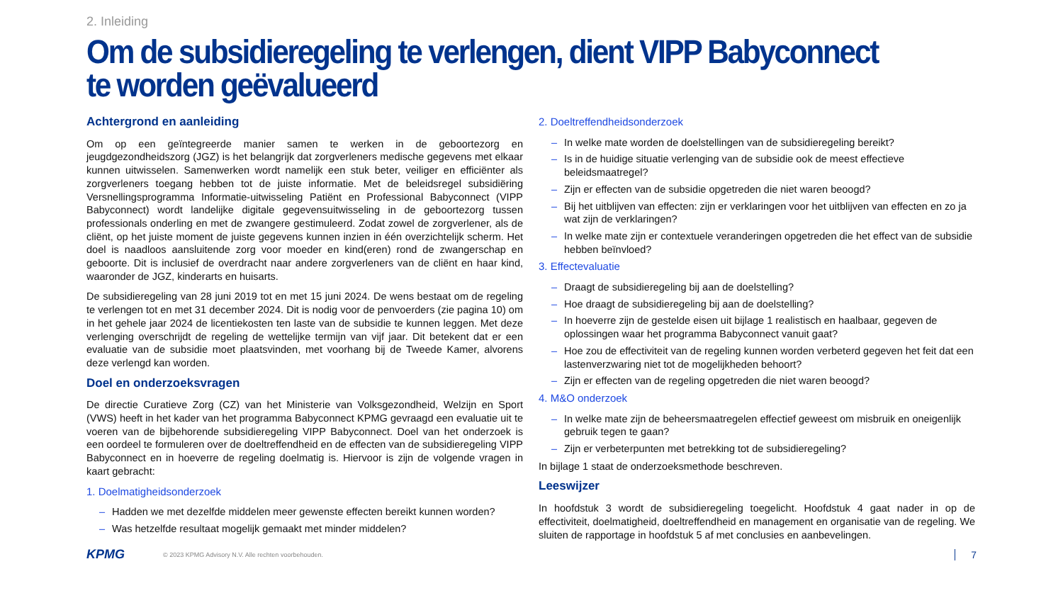2. Inleiding
Om de subsidieregeling te verlengen, dient VIPP Babyconnect te worden geëvalueerd
Achtergrond en aanleiding
Om op een geïntegreerde manier samen te werken in de geboortezorg en jeugdgezondheidszorg (JGZ) is het belangrijk dat zorgverleners medische gegevens met elkaar kunnen uitwisselen. Samenwerken wordt namelijk een stuk beter, veiliger en efficiënter als zorgverleners toegang hebben tot de juiste informatie. Met de beleidsregel subsidiëring Versnellingsprogramma Informatie-uitwisseling Patiënt en Professional Babyconnect (VIPP Babyconnect) wordt landelijke digitale gegevensuitwisseling in de geboortezorg tussen professionals onderling en met de zwangere gestimuleerd. Zodat zowel de zorgverlener, als de cliënt, op het juiste moment de juiste gegevens kunnen inzien in één overzichtelijk scherm. Het doel is naadloos aansluitende zorg voor moeder en kind(eren) rond de zwangerschap en geboorte. Dit is inclusief de overdracht naar andere zorgverleners van de cliënt en haar kind, waaronder de JGZ, kinderarts en huisarts.
De subsidieregeling van 28 juni 2019 tot en met 15 juni 2024. De wens bestaat om de regeling te verlengen tot en met 31 december 2024. Dit is nodig voor de penvoerders (zie pagina 10) om in het gehele jaar 2024 de licentiekosten ten laste van de subsidie te kunnen leggen. Met deze verlenging overschrijdt de regeling de wettelijke termijn van vijf jaar. Dit betekent dat er een evaluatie van de subsidie moet plaatsvinden, met voorhang bij de Tweede Kamer, alvorens deze verlengd kan worden.
Doel en onderzoeksvragen
De directie Curatieve Zorg (CZ) van het Ministerie van Volksgezondheid, Welzijn en Sport (VWS) heeft in het kader van het programma Babyconnect KPMG gevraagd een evaluatie uit te voeren van de bijbehorende subsidieregeling VIPP Babyconnect. Doel van het onderzoek is een oordeel te formuleren over de doeltreffendheid en de effecten van de subsidieregeling VIPP Babyconnect en in hoeverre de regeling doelmatig is. Hiervoor is zijn de volgende vragen in kaart gebracht:
1. Doelmatigheidsonderzoek
– Hadden we met dezelfde middelen meer gewenste effecten bereikt kunnen worden?
– Was hetzelfde resultaat mogelijk gemaakt met minder middelen?
2. Doeltreffendheidsonderzoek
– In welke mate worden de doelstellingen van de subsidieregeling bereikt?
– Is in de huidige situatie verlenging van de subsidie ook de meest effectieve beleidsmaatregel?
– Zijn er effecten van de subsidie opgetreden die niet waren beoogd?
– Bij het uitblijven van effecten: zijn er verklaringen voor het uitblijven van effecten en zo ja wat zijn de verklaringen?
– In welke mate zijn er contextuele veranderingen opgetreden die het effect van de subsidie hebben beïnvloed?
3. Effectevaluatie
– Draagt de subsidieregeling bij aan de doelstelling?
– Hoe draagt de subsidieregeling bij aan de doelstelling?
– In hoeverre zijn de gestelde eisen uit bijlage 1 realistisch en haalbaar, gegeven de oplossingen waar het programma Babyconnect vanuit gaat?
– Hoe zou de effectiviteit van de regeling kunnen worden verbeterd gegeven het feit dat een lastenverzwaring niet tot de mogelijkheden behoort?
– Zijn er effecten van de regeling opgetreden die niet waren beoogd?
4. M&O onderzoek
– In welke mate zijn de beheersmaatregelen effectief geweest om misbruik en oneigenlijk gebruik tegen te gaan?
– Zijn er verbeterpunten met betrekking tot de subsidieregeling?
In bijlage 1 staat de onderzoeksmethode beschreven.
Leeswijzer
In hoofdstuk 3 wordt de subsidieregeling toegelicht. Hoofdstuk 4 gaat nader in op de effectiviteit, doelmatigheid, doeltreffendheid en management en organisatie van de regeling. We sluiten de rapportage in hoofdstuk 5 af met conclusies en aanbevelingen.
KPMG
© 2023 KPMG Advisory N.V. Alle rechten voorbehouden.
7